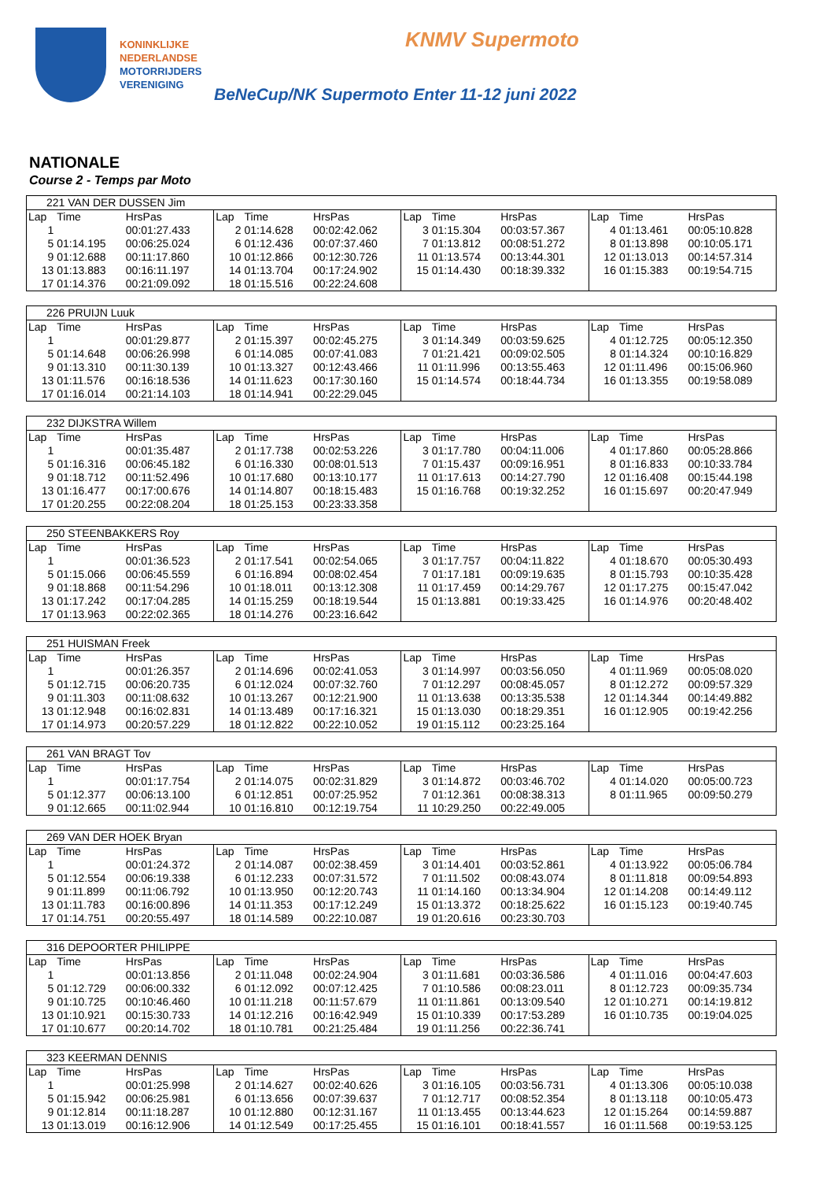KONINKLIJKE
NEDERLANDSE
MOTORRIJDERS
VERENIGING
KNMV Supermoto
BeNeCup/NK Supermoto Enter 11-12 juni 2022
NATIONALE
Course 2 - Temps par Moto
| 221 VAN DER DUSSEN Jim | | | | | | | | | | | |
| Lap | Time | HrsPas | Lap | Time | HrsPas | Lap | Time | HrsPas | Lap | Time | HrsPas |
| 1 | | 00:01:27.433 | 2 | 01:14.628 | 00:02:42.062 | 3 | 01:15.304 | 00:03:57.367 | 4 | 01:13.461 | 00:05:10.828 |
| 5 | 01:14.195 | 00:06:25.024 | 6 | 01:12.436 | 00:07:37.460 | 7 | 01:13.812 | 00:08:51.272 | 8 | 01:13.898 | 00:10:05.171 |
| 9 | 01:12.688 | 00:11:17.860 | 10 | 01:12.866 | 00:12:30.726 | 11 | 01:13.574 | 00:13:44.301 | 12 | 01:13.013 | 00:14:57.314 |
| 13 | 01:13.883 | 00:16:11.197 | 14 | 01:13.704 | 00:17:24.902 | 15 | 01:14.430 | 00:18:39.332 | 16 | 01:15.383 | 00:19:54.715 |
| 17 | 01:14.376 | 00:21:09.092 | 18 | 01:15.516 | 00:22:24.608 | | | | | | |
| 226 PRUIJN Luuk | | | | | | | | | | | |
| Lap | Time | HrsPas | Lap | Time | HrsPas | Lap | Time | HrsPas | Lap | Time | HrsPas |
| 1 | | 00:01:29.877 | 2 | 01:15.397 | 00:02:45.275 | 3 | 01:14.349 | 00:03:59.625 | 4 | 01:12.725 | 00:05:12.350 |
| 5 | 01:14.648 | 00:06:26.998 | 6 | 01:14.085 | 00:07:41.083 | 7 | 01:21.421 | 00:09:02.505 | 8 | 01:14.324 | 00:10:16.829 |
| 9 | 01:13.310 | 00:11:30.139 | 10 | 01:13.327 | 00:12:43.466 | 11 | 01:11.996 | 00:13:55.463 | 12 | 01:11.496 | 00:15:06.960 |
| 13 | 01:11.576 | 00:16:18.536 | 14 | 01:11.623 | 00:17:30.160 | 15 | 01:14.574 | 00:18:44.734 | 16 | 01:13.355 | 00:19:58.089 |
| 17 | 01:16.014 | 00:21:14.103 | 18 | 01:14.941 | 00:22:29.045 | | | | | | |
| 232 DIJKSTRA Willem | | | | | | | | | | | |
| Lap | Time | HrsPas | Lap | Time | HrsPas | Lap | Time | HrsPas | Lap | Time | HrsPas |
| 1 | | 00:01:35.487 | 2 | 01:17.738 | 00:02:53.226 | 3 | 01:17.780 | 00:04:11.006 | 4 | 01:17.860 | 00:05:28.866 |
| 5 | 01:16.316 | 00:06:45.182 | 6 | 01:16.330 | 00:08:01.513 | 7 | 01:15.437 | 00:09:16.951 | 8 | 01:16.833 | 00:10:33.784 |
| 9 | 01:18.712 | 00:11:52.496 | 10 | 01:17.680 | 00:13:10.177 | 11 | 01:17.613 | 00:14:27.790 | 12 | 01:16.408 | 00:15:44.198 |
| 13 | 01:16.477 | 00:17:00.676 | 14 | 01:14.807 | 00:18:15.483 | 15 | 01:16.768 | 00:19:32.252 | 16 | 01:15.697 | 00:20:47.949 |
| 17 | 01:20.255 | 00:22:08.204 | 18 | 01:25.153 | 00:23:33.358 | | | | | | |
| 250 STEENBAKKERS Roy | | | | | | | | | | | |
| Lap | Time | HrsPas | Lap | Time | HrsPas | Lap | Time | HrsPas | Lap | Time | HrsPas |
| 1 | | 00:01:36.523 | 2 | 01:17.541 | 00:02:54.065 | 3 | 01:17.757 | 00:04:11.822 | 4 | 01:18.670 | 00:05:30.493 |
| 5 | 01:15.066 | 00:06:45.559 | 6 | 01:16.894 | 00:08:02.454 | 7 | 01:17.181 | 00:09:19.635 | 8 | 01:15.793 | 00:10:35.428 |
| 9 | 01:18.868 | 00:11:54.296 | 10 | 01:18.011 | 00:13:12.308 | 11 | 01:17.459 | 00:14:29.767 | 12 | 01:17.275 | 00:15:47.042 |
| 13 | 01:17.242 | 00:17:04.285 | 14 | 01:15.259 | 00:18:19.544 | 15 | 01:13.881 | 00:19:33.425 | 16 | 01:14.976 | 00:20:48.402 |
| 17 | 01:13.963 | 00:22:02.365 | 18 | 01:14.276 | 00:23:16.642 | | | | | | |
| 251 HUISMAN Freek | | | | | | | | | | | |
| Lap | Time | HrsPas | Lap | Time | HrsPas | Lap | Time | HrsPas | Lap | Time | HrsPas |
| 1 | | 00:01:26.357 | 2 | 01:14.696 | 00:02:41.053 | 3 | 01:14.997 | 00:03:56.050 | 4 | 01:11.969 | 00:05:08.020 |
| 5 | 01:12.715 | 00:06:20.735 | 6 | 01:12.024 | 00:07:32.760 | 7 | 01:12.297 | 00:08:45.057 | 8 | 01:12.272 | 00:09:57.329 |
| 9 | 01:11.303 | 00:11:08.632 | 10 | 01:13.267 | 00:12:21.900 | 11 | 01:13.638 | 00:13:35.538 | 12 | 01:14.344 | 00:14:49.882 |
| 13 | 01:12.948 | 00:16:02.831 | 14 | 01:13.489 | 00:17:16.321 | 15 | 01:13.030 | 00:18:29.351 | 16 | 01:12.905 | 00:19:42.256 |
| 17 | 01:14.973 | 00:20:57.229 | 18 | 01:12.822 | 00:22:10.052 | 19 | 01:15.112 | 00:23:25.164 | | | |
| 261 VAN BRAGT Tov | | | | | | | | | | | |
| Lap | Time | HrsPas | Lap | Time | HrsPas | Lap | Time | HrsPas | Lap | Time | HrsPas |
| 1 | | 00:01:17.754 | 2 | 01:14.075 | 00:02:31.829 | 3 | 01:14.872 | 00:03:46.702 | 4 | 01:14.020 | 00:05:00.723 |
| 5 | 01:12.377 | 00:06:13.100 | 6 | 01:12.851 | 00:07:25.952 | 7 | 01:12.361 | 00:08:38.313 | 8 | 01:11.965 | 00:09:50.279 |
| 9 | 01:12.665 | 00:11:02.944 | 10 | 01:16.810 | 00:12:19.754 | 11 | 10:29.250 | 00:22:49.005 | | | |
| 269 VAN DER HOEK Bryan | | | | | | | | | | | |
| Lap | Time | HrsPas | Lap | Time | HrsPas | Lap | Time | HrsPas | Lap | Time | HrsPas |
| 1 | | 00:01:24.372 | 2 | 01:14.087 | 00:02:38.459 | 3 | 01:14.401 | 00:03:52.861 | 4 | 01:13.922 | 00:05:06.784 |
| 5 | 01:12.554 | 00:06:19.338 | 6 | 01:12.233 | 00:07:31.572 | 7 | 01:11.502 | 00:08:43.074 | 8 | 01:11.818 | 00:09:54.893 |
| 9 | 01:11.899 | 00:11:06.792 | 10 | 01:13.950 | 00:12:20.743 | 11 | 01:14.160 | 00:13:34.904 | 12 | 01:14.208 | 00:14:49.112 |
| 13 | 01:11.783 | 00:16:00.896 | 14 | 01:11.353 | 00:17:12.249 | 15 | 01:13.372 | 00:18:25.622 | 16 | 01:15.123 | 00:19:40.745 |
| 17 | 01:14.751 | 00:20:55.497 | 18 | 01:14.589 | 00:22:10.087 | 19 | 01:20.616 | 00:23:30.703 | | | |
| 316 DEPOORTER PHILIPPE | | | | | | | | | | | |
| Lap | Time | HrsPas | Lap | Time | HrsPas | Lap | Time | HrsPas | Lap | Time | HrsPas |
| 1 | | 00:01:13.856 | 2 | 01:11.048 | 00:02:24.904 | 3 | 01:11.681 | 00:03:36.586 | 4 | 01:11.016 | 00:04:47.603 |
| 5 | 01:12.729 | 00:06:00.332 | 6 | 01:12.092 | 00:07:12.425 | 7 | 01:10.586 | 00:08:23.011 | 8 | 01:12.723 | 00:09:35.734 |
| 9 | 01:10.725 | 00:10:46.460 | 10 | 01:11.218 | 00:11:57.679 | 11 | 01:11.861 | 00:13:09.540 | 12 | 01:10.271 | 00:14:19.812 |
| 13 | 01:10.921 | 00:15:30.733 | 14 | 01:12.216 | 00:16:42.949 | 15 | 01:10.339 | 00:17:53.289 | 16 | 01:10.735 | 00:19:04.025 |
| 17 | 01:10.677 | 00:20:14.702 | 18 | 01:10.781 | 00:21:25.484 | 19 | 01:11.256 | 00:22:36.741 | | | |
| 323 KEERMAN DENNIS | | | | | | | | | | | |
| Lap | Time | HrsPas | Lap | Time | HrsPas | Lap | Time | HrsPas | Lap | Time | HrsPas |
| 1 | | 00:01:25.998 | 2 | 01:14.627 | 00:02:40.626 | 3 | 01:16.105 | 00:03:56.731 | 4 | 01:13.306 | 00:05:10.038 |
| 5 | 01:15.942 | 00:06:25.981 | 6 | 01:13.656 | 00:07:39.637 | 7 | 01:12.717 | 00:08:52.354 | 8 | 01:13.118 | 00:10:05.473 |
| 9 | 01:12.814 | 00:11:18.287 | 10 | 01:12.880 | 00:12:31.167 | 11 | 01:13.455 | 00:13:44.623 | 12 | 01:15.264 | 00:14:59.887 |
| 13 | 01:13.019 | 00:16:12.906 | 14 | 01:12.549 | 00:17:25.455 | 15 | 01:16.101 | 00:18:41.557 | 16 | 01:11.568 | 00:19:53.125 |